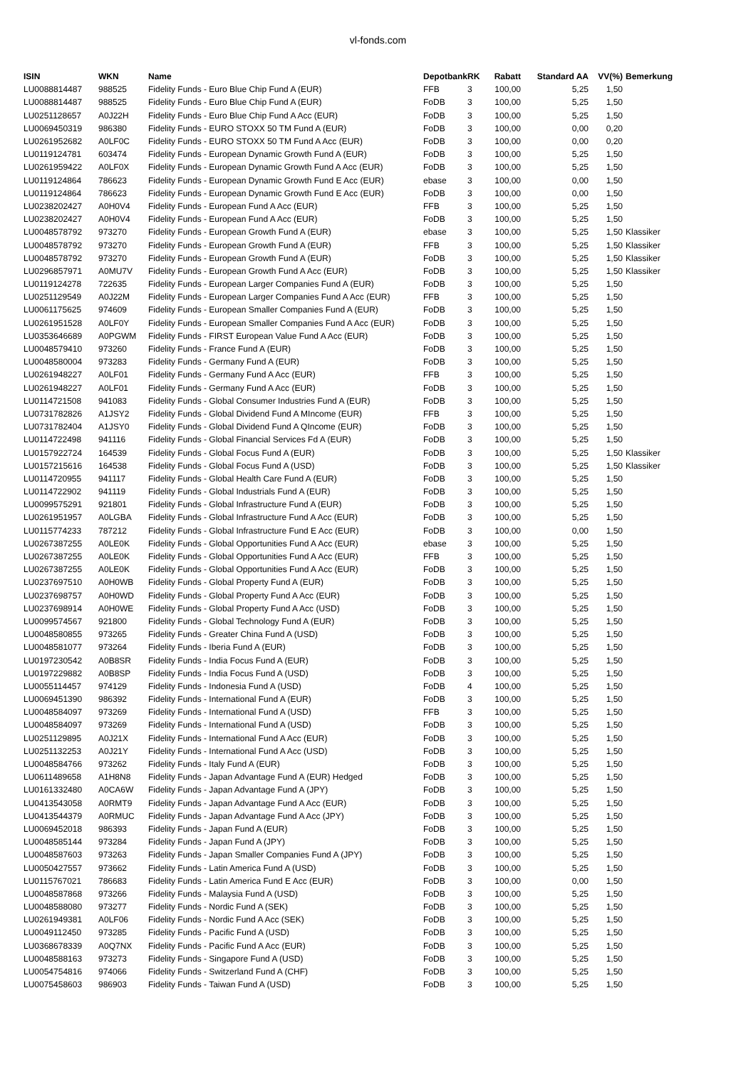vl-fonds.com
| ISIN | WKN | Name | Depotbank | RK | Rabatt | Standard AA | VV(%) | Bemerkung |
| --- | --- | --- | --- | --- | --- | --- | --- | --- |
| LU0088814487 | 988525 | Fidelity Funds - Euro Blue Chip Fund A (EUR) | FFB | 3 | 100,00 | 5,25 | 1,50 | |
| LU0088814487 | 988525 | Fidelity Funds - Euro Blue Chip Fund A (EUR) | FoDB | 3 | 100,00 | 5,25 | 1,50 | |
| LU0251128657 | A0J22H | Fidelity Funds - Euro Blue Chip Fund A Acc (EUR) | FoDB | 3 | 100,00 | 5,25 | 1,50 | |
| LU0069450319 | 986380 | Fidelity Funds - EURO STOXX 50 TM Fund A (EUR) | FoDB | 3 | 100,00 | 0,00 | 0,20 | |
| LU0261952682 | A0LF0C | Fidelity Funds - EURO STOXX 50 TM Fund A Acc (EUR) | FoDB | 3 | 100,00 | 0,00 | 0,20 | |
| LU0119124781 | 603474 | Fidelity Funds - European Dynamic Growth Fund A (EUR) | FoDB | 3 | 100,00 | 5,25 | 1,50 | |
| LU0261959422 | A0LF0X | Fidelity Funds - European Dynamic Growth Fund A Acc (EUR) | FoDB | 3 | 100,00 | 5,25 | 1,50 | |
| LU0119124864 | 786623 | Fidelity Funds - European Dynamic Growth Fund E Acc (EUR) | ebase | 3 | 100,00 | 0,00 | 1,50 | |
| LU0119124864 | 786623 | Fidelity Funds - European Dynamic Growth Fund E Acc (EUR) | FoDB | 3 | 100,00 | 0,00 | 1,50 | |
| LU0238202427 | A0H0V4 | Fidelity Funds - European Fund A Acc (EUR) | FFB | 3 | 100,00 | 5,25 | 1,50 | |
| LU0238202427 | A0H0V4 | Fidelity Funds - European Fund A Acc (EUR) | FoDB | 3 | 100,00 | 5,25 | 1,50 | |
| LU0048578792 | 973270 | Fidelity Funds - European Growth Fund A (EUR) | ebase | 3 | 100,00 | 5,25 | 1,50 | Klassiker |
| LU0048578792 | 973270 | Fidelity Funds - European Growth Fund A (EUR) | FFB | 3 | 100,00 | 5,25 | 1,50 | Klassiker |
| LU0048578792 | 973270 | Fidelity Funds - European Growth Fund A (EUR) | FoDB | 3 | 100,00 | 5,25 | 1,50 | Klassiker |
| LU0296857971 | A0MU7V | Fidelity Funds - European Growth Fund A Acc (EUR) | FoDB | 3 | 100,00 | 5,25 | 1,50 | Klassiker |
| LU0119124278 | 722635 | Fidelity Funds - European Larger Companies Fund A (EUR) | FoDB | 3 | 100,00 | 5,25 | 1,50 | |
| LU0251129549 | A0J22M | Fidelity Funds - European Larger Companies Fund A Acc (EUR) | FFB | 3 | 100,00 | 5,25 | 1,50 | |
| LU0061175625 | 974609 | Fidelity Funds - European Smaller Companies Fund A (EUR) | FoDB | 3 | 100,00 | 5,25 | 1,50 | |
| LU0261951528 | A0LF0Y | Fidelity Funds - European Smaller Companies Fund A Acc (EUR) | FoDB | 3 | 100,00 | 5,25 | 1,50 | |
| LU0353646689 | A0PGWM | Fidelity Funds - FIRST European Value Fund A Acc (EUR) | FoDB | 3 | 100,00 | 5,25 | 1,50 | |
| LU0048579410 | 973260 | Fidelity Funds - France Fund A (EUR) | FoDB | 3 | 100,00 | 5,25 | 1,50 | |
| LU0048580004 | 973283 | Fidelity Funds - Germany Fund A (EUR) | FoDB | 3 | 100,00 | 5,25 | 1,50 | |
| LU0261948227 | A0LF01 | Fidelity Funds - Germany Fund A Acc (EUR) | FFB | 3 | 100,00 | 5,25 | 1,50 | |
| LU0261948227 | A0LF01 | Fidelity Funds - Germany Fund A Acc (EUR) | FoDB | 3 | 100,00 | 5,25 | 1,50 | |
| LU0114721508 | 941083 | Fidelity Funds - Global Consumer Industries Fund A (EUR) | FoDB | 3 | 100,00 | 5,25 | 1,50 | |
| LU0731782826 | A1JSY2 | Fidelity Funds - Global Dividend Fund A MIncome (EUR) | FFB | 3 | 100,00 | 5,25 | 1,50 | |
| LU0731782404 | A1JSY0 | Fidelity Funds - Global Dividend Fund A QIncome (EUR) | FoDB | 3 | 100,00 | 5,25 | 1,50 | |
| LU0114722498 | 941116 | Fidelity Funds - Global Financial Services Fd A (EUR) | FoDB | 3 | 100,00 | 5,25 | 1,50 | |
| LU0157922724 | 164539 | Fidelity Funds - Global Focus Fund A (EUR) | FoDB | 3 | 100,00 | 5,25 | 1,50 | Klassiker |
| LU0157215616 | 164538 | Fidelity Funds - Global Focus Fund A (USD) | FoDB | 3 | 100,00 | 5,25 | 1,50 | Klassiker |
| LU0114720955 | 941117 | Fidelity Funds - Global Health Care Fund A (EUR) | FoDB | 3 | 100,00 | 5,25 | 1,50 | |
| LU0114722902 | 941119 | Fidelity Funds - Global Industrials Fund A (EUR) | FoDB | 3 | 100,00 | 5,25 | 1,50 | |
| LU0099575291 | 921801 | Fidelity Funds - Global Infrastructure Fund A (EUR) | FoDB | 3 | 100,00 | 5,25 | 1,50 | |
| LU0261951957 | A0LGBA | Fidelity Funds - Global Infrastructure Fund A Acc (EUR) | FoDB | 3 | 100,00 | 5,25 | 1,50 | |
| LU0115774233 | 787212 | Fidelity Funds - Global Infrastructure Fund E Acc (EUR) | FoDB | 3 | 100,00 | 0,00 | 1,50 | |
| LU0267387255 | A0LE0K | Fidelity Funds - Global Opportunities Fund A Acc (EUR) | ebase | 3 | 100,00 | 5,25 | 1,50 | |
| LU0267387255 | A0LE0K | Fidelity Funds - Global Opportunities Fund A Acc (EUR) | FFB | 3 | 100,00 | 5,25 | 1,50 | |
| LU0267387255 | A0LE0K | Fidelity Funds - Global Opportunities Fund A Acc (EUR) | FoDB | 3 | 100,00 | 5,25 | 1,50 | |
| LU0237697510 | A0H0WB | Fidelity Funds - Global Property Fund A (EUR) | FoDB | 3 | 100,00 | 5,25 | 1,50 | |
| LU0237698757 | A0H0WD | Fidelity Funds - Global Property Fund A Acc (EUR) | FoDB | 3 | 100,00 | 5,25 | 1,50 | |
| LU0237698914 | A0H0WE | Fidelity Funds - Global Property Fund A Acc (USD) | FoDB | 3 | 100,00 | 5,25 | 1,50 | |
| LU0099574567 | 921800 | Fidelity Funds - Global Technology Fund A (EUR) | FoDB | 3 | 100,00 | 5,25 | 1,50 | |
| LU0048580855 | 973265 | Fidelity Funds - Greater China Fund A (USD) | FoDB | 3 | 100,00 | 5,25 | 1,50 | |
| LU0048581077 | 973264 | Fidelity Funds - Iberia Fund A (EUR) | FoDB | 3 | 100,00 | 5,25 | 1,50 | |
| LU0197230542 | A0B8SR | Fidelity Funds - India Focus Fund A (EUR) | FoDB | 3 | 100,00 | 5,25 | 1,50 | |
| LU0197229882 | A0B8SP | Fidelity Funds - India Focus Fund A (USD) | FoDB | 3 | 100,00 | 5,25 | 1,50 | |
| LU0055114457 | 974129 | Fidelity Funds - Indonesia Fund A (USD) | FoDB | 4 | 100,00 | 5,25 | 1,50 | |
| LU0069451390 | 986392 | Fidelity Funds - International Fund A (EUR) | FoDB | 3 | 100,00 | 5,25 | 1,50 | |
| LU0048584097 | 973269 | Fidelity Funds - International Fund A (USD) | FFB | 3 | 100,00 | 5,25 | 1,50 | |
| LU0048584097 | 973269 | Fidelity Funds - International Fund A (USD) | FoDB | 3 | 100,00 | 5,25 | 1,50 | |
| LU0251129895 | A0J21X | Fidelity Funds - International Fund A Acc (EUR) | FoDB | 3 | 100,00 | 5,25 | 1,50 | |
| LU0251132253 | A0J21Y | Fidelity Funds - International Fund A Acc (USD) | FoDB | 3 | 100,00 | 5,25 | 1,50 | |
| LU0048584766 | 973262 | Fidelity Funds - Italy Fund A (EUR) | FoDB | 3 | 100,00 | 5,25 | 1,50 | |
| LU0611489658 | A1H8N8 | Fidelity Funds - Japan Advantage Fund A (EUR) Hedged | FoDB | 3 | 100,00 | 5,25 | 1,50 | |
| LU0161332480 | A0CA6W | Fidelity Funds - Japan Advantage Fund A (JPY) | FoDB | 3 | 100,00 | 5,25 | 1,50 | |
| LU0413543058 | A0RMT9 | Fidelity Funds - Japan Advantage Fund A Acc (EUR) | FoDB | 3 | 100,00 | 5,25 | 1,50 | |
| LU0413544379 | A0RMUC | Fidelity Funds - Japan Advantage Fund A Acc (JPY) | FoDB | 3 | 100,00 | 5,25 | 1,50 | |
| LU0069452018 | 986393 | Fidelity Funds - Japan Fund A (EUR) | FoDB | 3 | 100,00 | 5,25 | 1,50 | |
| LU0048585144 | 973284 | Fidelity Funds - Japan Fund A (JPY) | FoDB | 3 | 100,00 | 5,25 | 1,50 | |
| LU0048587603 | 973263 | Fidelity Funds - Japan Smaller Companies Fund A (JPY) | FoDB | 3 | 100,00 | 5,25 | 1,50 | |
| LU0050427557 | 973662 | Fidelity Funds - Latin America Fund A (USD) | FoDB | 3 | 100,00 | 5,25 | 1,50 | |
| LU0115767021 | 786683 | Fidelity Funds - Latin America Fund E Acc (EUR) | FoDB | 3 | 100,00 | 0,00 | 1,50 | |
| LU0048587868 | 973266 | Fidelity Funds - Malaysia Fund A (USD) | FoDB | 3 | 100,00 | 5,25 | 1,50 | |
| LU0048588080 | 973277 | Fidelity Funds - Nordic Fund A (SEK) | FoDB | 3 | 100,00 | 5,25 | 1,50 | |
| LU0261949381 | A0LF06 | Fidelity Funds - Nordic Fund A Acc (SEK) | FoDB | 3 | 100,00 | 5,25 | 1,50 | |
| LU0049112450 | 973285 | Fidelity Funds - Pacific Fund A (USD) | FoDB | 3 | 100,00 | 5,25 | 1,50 | |
| LU0368678339 | A0Q7NX | Fidelity Funds - Pacific Fund A Acc (EUR) | FoDB | 3 | 100,00 | 5,25 | 1,50 | |
| LU0048588163 | 973273 | Fidelity Funds - Singapore Fund A (USD) | FoDB | 3 | 100,00 | 5,25 | 1,50 | |
| LU0054754816 | 974066 | Fidelity Funds - Switzerland Fund A (CHF) | FoDB | 3 | 100,00 | 5,25 | 1,50 | |
| LU0075458603 | 986903 | Fidelity Funds - Taiwan Fund A (USD) | FoDB | 3 | 100,00 | 5,25 | 1,50 | |